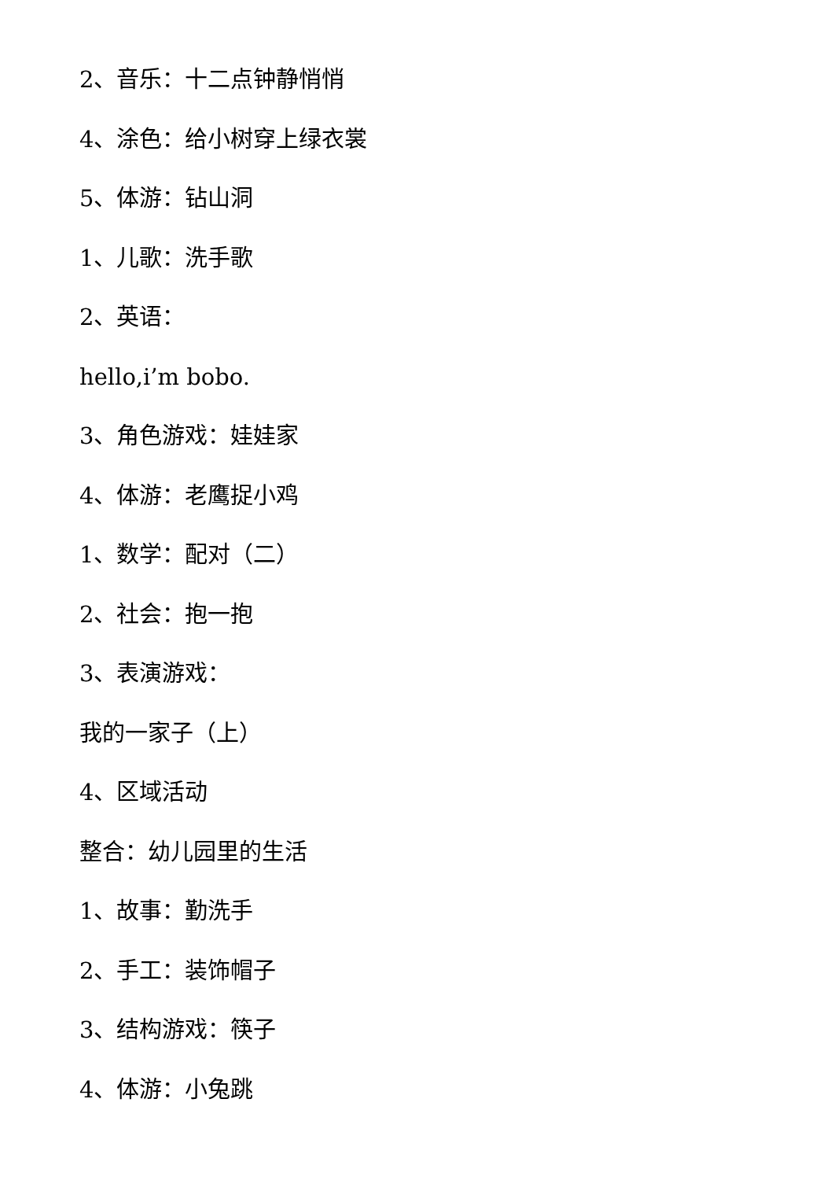2、音乐：十二点钟静悄悄
4、涂色：给小树穿上绿衣裳
5、体游：钻山洞
1、儿歌：洗手歌
2、英语：
hello,i’m bobo.
3、角色游戏：娃娃家
4、体游：老鹰捉小鸡
1、数学：配对（二）
2、社会：抱一抱
3、表演游戏：
我的一家子（上）
4、区域活动
整合：幼儿园里的生活
1、故事：勤洗手
2、手工：装饰帽子
3、结构游戏：筷子
4、体游：小兔跳